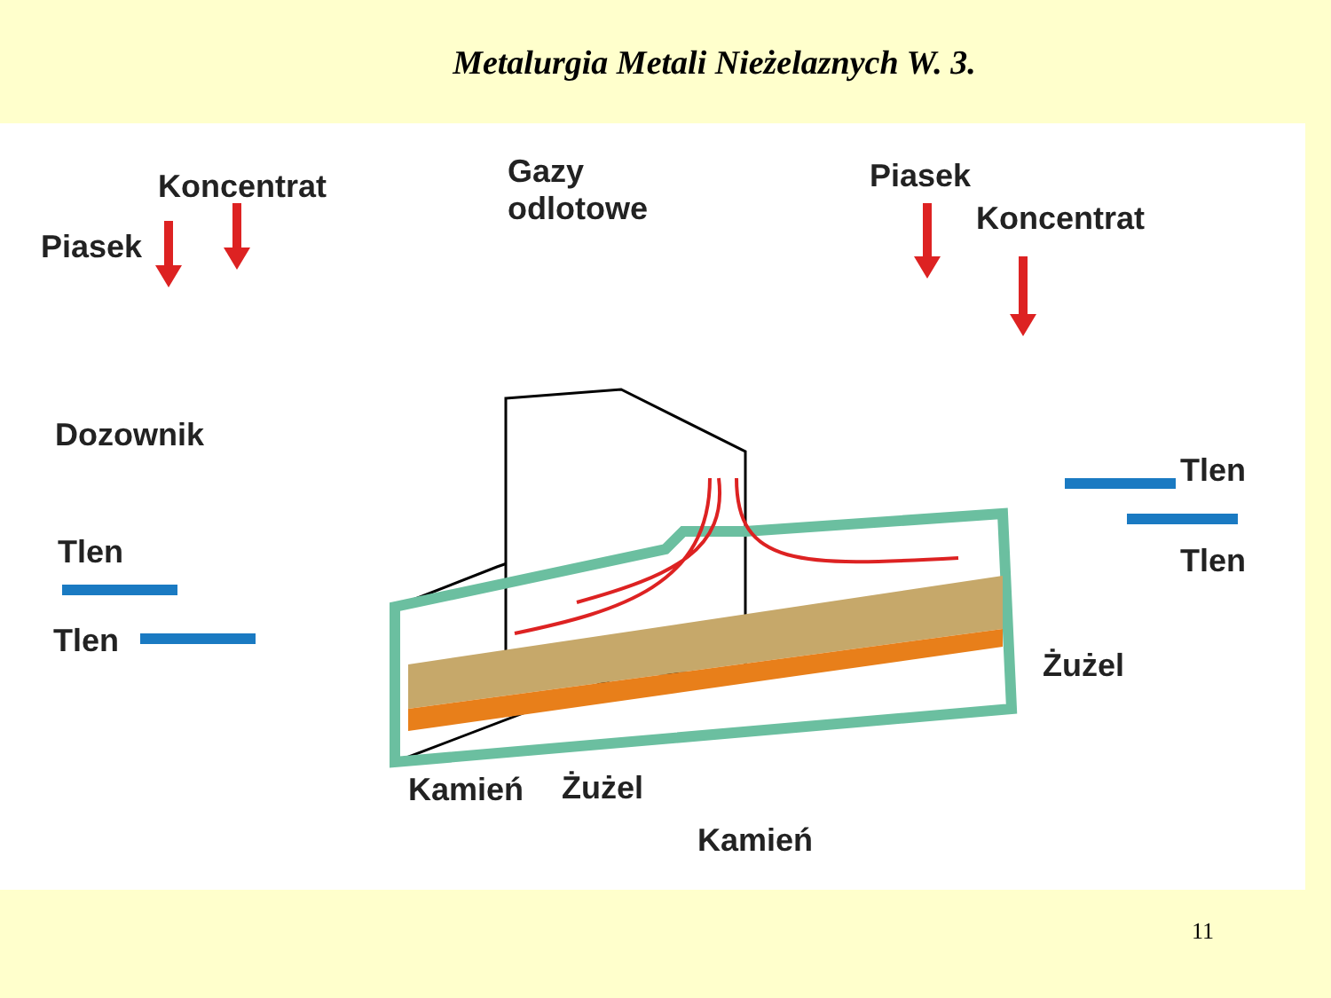Metalurgia Metali Nieżelaznych W. 3.
Koncentrat
Piasek
Gazy
odlotowe
Piasek
Koncentrat
Dozownik
Tlen
Tlen Tlen
Tlen
Żużel
Kamień Żużel
Kamień
11